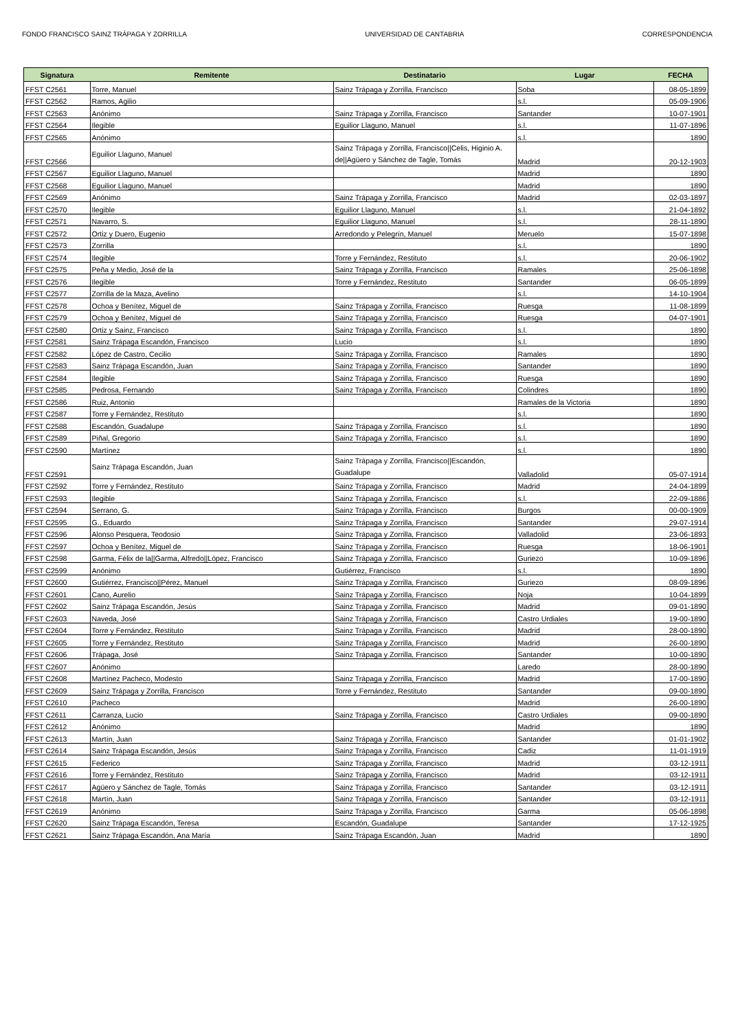FONDO FRANCISCO SAINZ TRÁPAGA Y ZORRILLA UNIVERSIDAD DE CANTABRIA CORRESPONDENCIA
| Signatura | Remitente | Destinatario | Lugar | FECHA |
| --- | --- | --- | --- | --- |
| FFST C2561 | Torre, Manuel | Sainz Trápaga y Zorrilla, Francisco | Soba | 08-05-1899 |
| FFST C2562 | Ramos, Agilio | | s.l. | 05-09-1906 |
| FFST C2563 | Anónimo | Sainz Trápaga y Zorrilla, Francisco | Santander | 10-07-1901 |
| FFST C2564 | Ilegible | Eguilior Llaguno, Manuel | s.l. | 11-07-1896 |
| FFST C2565 | Anónimo | | s.l. | 1890 |
| FFST C2566 | Eguilior Llaguno, Manuel | Sainz Trápaga y Zorrilla, Francisco//Celis, Higinio A. de//Agüero y Sánchez de Tagle, Tomás | Madrid | 20-12-1903 |
| FFST C2567 | Eguilior Llaguno, Manuel | | Madrid | 1890 |
| FFST C2568 | Eguilior Llaguno, Manuel | | Madrid | 1890 |
| FFST C2569 | Anónimo | Sainz Trápaga y Zorrilla, Francisco | Madrid | 02-03-1897 |
| FFST C2570 | Ilegible | Eguilior Llaguno, Manuel | s.l. | 21-04-1892 |
| FFST C2571 | Navarro, S. | Eguilior Llaguno, Manuel | s.l. | 28-11-1890 |
| FFST C2572 | Ortiz y Duero, Eugenio | Arredondo y Pelegrín, Manuel | Meruelo | 15-07-1898 |
| FFST C2573 | Zorrilla | | s.l. | 1890 |
| FFST C2574 | Ilegible | Torre y Fernández, Restituto | s.l. | 20-06-1902 |
| FFST C2575 | Peña y Medio, José de la | Sainz Trápaga y Zorrilla, Francisco | Ramales | 25-06-1898 |
| FFST C2576 | Ilegible | Torre y Fernández, Restituto | Santander | 06-05-1899 |
| FFST C2577 | Zorrilla de la Maza, Avelino | | s.l. | 14-10-1904 |
| FFST C2578 | Ochoa y Benítez, Miguel de | Sainz Trápaga y Zorrilla, Francisco | Ruesga | 11-08-1899 |
| FFST C2579 | Ochoa y Benítez, Miguel de | Sainz Trápaga y Zorrilla, Francisco | Ruesga | 04-07-1901 |
| FFST C2580 | Ortiz y Sainz, Francisco | Sainz Trápaga y Zorrilla, Francisco | s.l. | 1890 |
| FFST C2581 | Sainz Trápaga Escandón, Francisco | Lucio | s.l. | 1890 |
| FFST C2582 | López de Castro, Cecilio | Sainz Trápaga y Zorrilla, Francisco | Ramales | 1890 |
| FFST C2583 | Sainz Trápaga Escandón, Juan | Sainz Trápaga y Zorrilla, Francisco | Santander | 1890 |
| FFST C2584 | Ilegible | Sainz Trápaga y Zorrilla, Francisco | Ruesga | 1890 |
| FFST C2585 | Pedrosa, Fernando | Sainz Trápaga y Zorrilla, Francisco | Colindres | 1890 |
| FFST C2586 | Ruiz, Antonio | | Ramales de la Victoria | 1890 |
| FFST C2587 | Torre y Fernández, Restituto | | s.l. | 1890 |
| FFST C2588 | Escandón, Guadalupe | Sainz Trápaga y Zorrilla, Francisco | s.l. | 1890 |
| FFST C2589 | Piñal, Gregorio | Sainz Trápaga y Zorrilla, Francisco | s.l. | 1890 |
| FFST C2590 | Martínez | | s.l. | 1890 |
| FFST C2591 | Sainz Trápaga Escandón, Juan | Sainz Trápaga y Zorrilla, Francisco//Escandón, Guadalupe | Valladolid | 05-07-1914 |
| FFST C2592 | Torre y Fernández, Restituto | Sainz Trápaga y Zorrilla, Francisco | Madrid | 24-04-1899 |
| FFST C2593 | Ilegible | Sainz Trápaga y Zorrilla, Francisco | s.l. | 22-09-1886 |
| FFST C2594 | Serrano, G. | Sainz Trápaga y Zorrilla, Francisco | Burgos | 00-00-1909 |
| FFST C2595 | G., Eduardo | Sainz Trápaga y Zorrilla, Francisco | Santander | 29-07-1914 |
| FFST C2596 | Alonso Pesquera, Teodosio | Sainz Trápaga y Zorrilla, Francisco | Valladolid | 23-06-1893 |
| FFST C2597 | Ochoa y Benítez, Miguel de | Sainz Trápaga y Zorrilla, Francisco | Ruesga | 18-06-1901 |
| FFST C2598 | Garma, Félix de la//Garma, Alfredo//López, Francisco | Sainz Trápaga y Zorrilla, Francisco | Guriezo | 10-09-1896 |
| FFST C2599 | Anónimo | Gutiérrez, Francisco | s.l. | 1890 |
| FFST C2600 | Gutiérrez, Francisco//Pérez, Manuel | Sainz Trápaga y Zorrilla, Francisco | Guriezo | 08-09-1896 |
| FFST C2601 | Cano, Aurelio | Sainz Trápaga y Zorrilla, Francisco | Noja | 10-04-1899 |
| FFST C2602 | Sainz Trápaga Escandón, Jesús | Sainz Trápaga y Zorrilla, Francisco | Madrid | 09-01-1890 |
| FFST C2603 | Naveda, José | Sainz Trápaga y Zorrilla, Francisco | Castro Urdiales | 19-00-1890 |
| FFST C2604 | Torre y Fernández, Restituto | Sainz Trápaga y Zorrilla, Francisco | Madrid | 28-00-1890 |
| FFST C2605 | Torre y Fernández, Restituto | Sainz Trápaga y Zorrilla, Francisco | Madrid | 26-00-1890 |
| FFST C2606 | Trápaga, José | Sainz Trápaga y Zorrilla, Francisco | Santander | 10-00-1890 |
| FFST C2607 | Anónimo | | Laredo | 28-00-1890 |
| FFST C2608 | Martínez Pacheco, Modesto | Sainz Trápaga y Zorrilla, Francisco | Madrid | 17-00-1890 |
| FFST C2609 | Sainz Trápaga y Zorrilla, Francisco | Torre y Fernández, Restituto | Santander | 09-00-1890 |
| FFST C2610 | Pacheco | | Madrid | 26-00-1890 |
| FFST C2611 | Carranza, Lucio | Sainz Trápaga y Zorrilla, Francisco | Castro Urdiales | 09-00-1890 |
| FFST C2612 | Anónimo | | Madrid | 1890 |
| FFST C2613 | Martín, Juan | Sainz Trápaga y Zorrilla, Francisco | Santander | 01-01-1902 |
| FFST C2614 | Sainz Trápaga Escandón, Jesús | Sainz Trápaga y Zorrilla, Francisco | Cadiz | 11-01-1919 |
| FFST C2615 | Federico | Sainz Trápaga y Zorrilla, Francisco | Madrid | 03-12-1911 |
| FFST C2616 | Torre y Fernández, Restituto | Sainz Trápaga y Zorrilla, Francisco | Madrid | 03-12-1911 |
| FFST C2617 | Agüero y Sánchez de Tagle, Tomás | Sainz Trápaga y Zorrilla, Francisco | Santander | 03-12-1911 |
| FFST C2618 | Martín, Juan | Sainz Trápaga y Zorrilla, Francisco | Santander | 03-12-1911 |
| FFST C2619 | Anónimo | Sainz Trápaga y Zorrilla, Francisco | Garma | 05-06-1898 |
| FFST C2620 | Sainz Trápaga Escandón, Teresa | Escandón, Guadalupe | Santander | 17-12-1925 |
| FFST C2621 | Sainz Trápaga Escandón, Ana María | Sainz Trápaga Escandón, Juan | Madrid | 1890 |